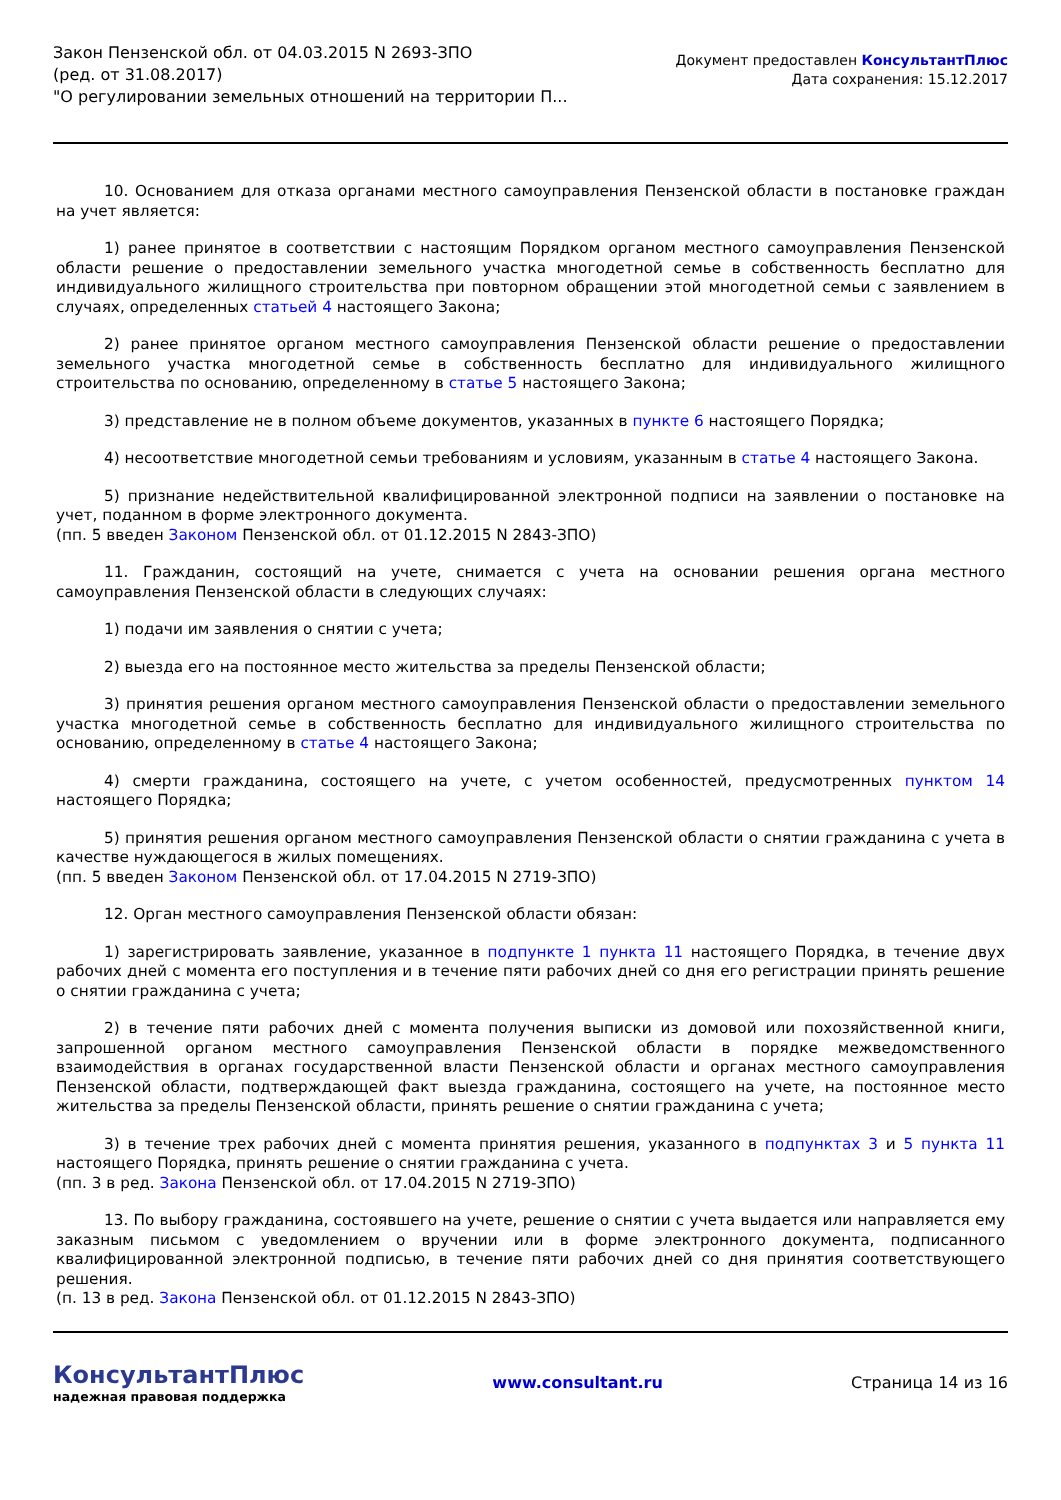Закон Пензенской обл. от 04.03.2015 N 2693-ЗПО
(ред. от 31.08.2017)
"О регулировании земельных отношений на территории П...
Документ предоставлен КонсультантПлюс
Дата сохранения: 15.12.2017
10. Основанием для отказа органами местного самоуправления Пензенской области в постановке граждан на учет является:
1) ранее принятое в соответствии с настоящим Порядком органом местного самоуправления Пензенской области решение о предоставлении земельного участка многодетной семье в собственность бесплатно для индивидуального жилищного строительства при повторном обращении этой многодетной семьи с заявлением в случаях, определенных статьей 4 настоящего Закона;
2) ранее принятое органом местного самоуправления Пензенской области решение о предоставлении земельного участка многодетной семье в собственность бесплатно для индивидуального жилищного строительства по основанию, определенному в статье 5 настоящего Закона;
3) представление не в полном объеме документов, указанных в пункте 6 настоящего Порядка;
4) несоответствие многодетной семьи требованиям и условиям, указанным в статье 4 настоящего Закона.
5) признание недействительной квалифицированной электронной подписи на заявлении о постановке на учет, поданном в форме электронного документа.
(пп. 5 введен Законом Пензенской обл. от 01.12.2015 N 2843-ЗПО)
11. Гражданин, состоящий на учете, снимается с учета на основании решения органа местного самоуправления Пензенской области в следующих случаях:
1) подачи им заявления о снятии с учета;
2) выезда его на постоянное место жительства за пределы Пензенской области;
3) принятия решения органом местного самоуправления Пензенской области о предоставлении земельного участка многодетной семье в собственность бесплатно для индивидуального жилищного строительства по основанию, определенному в статье 4 настоящего Закона;
4) смерти гражданина, состоящего на учете, с учетом особенностей, предусмотренных пунктом 14 настоящего Порядка;
5) принятия решения органом местного самоуправления Пензенской области о снятии гражданина с учета в качестве нуждающегося в жилых помещениях.
(пп. 5 введен Законом Пензенской обл. от 17.04.2015 N 2719-ЗПО)
12. Орган местного самоуправления Пензенской области обязан:
1) зарегистрировать заявление, указанное в подпункте 1 пункта 11 настоящего Порядка, в течение двух рабочих дней с момента его поступления и в течение пяти рабочих дней со дня его регистрации принять решение о снятии гражданина с учета;
2) в течение пяти рабочих дней с момента получения выписки из домовой или похозяйственной книги, запрошенной органом местного самоуправления Пензенской области в порядке межведомственного взаимодействия в органах государственной власти Пензенской области и органах местного самоуправления Пензенской области, подтверждающей факт выезда гражданина, состоящего на учете, на постоянное место жительства за пределы Пензенской области, принять решение о снятии гражданина с учета;
3) в течение трех рабочих дней с момента принятия решения, указанного в подпунктах 3 и 5 пункта 11 настоящего Порядка, принять решение о снятии гражданина с учета.
(пп. 3 в ред. Закона Пензенской обл. от 17.04.2015 N 2719-ЗПО)
13. По выбору гражданина, состоявшего на учете, решение о снятии с учета выдается или направляется ему заказным письмом с уведомлением о вручении или в форме электронного документа, подписанного квалифицированной электронной подписью, в течение пяти рабочих дней со дня принятия соответствующего решения.
(п. 13 в ред. Закона Пензенской обл. от 01.12.2015 N 2843-ЗПО)
КонсультантПлюс
надежная правовая поддержка
www.consultant.ru Страница 14 из 16